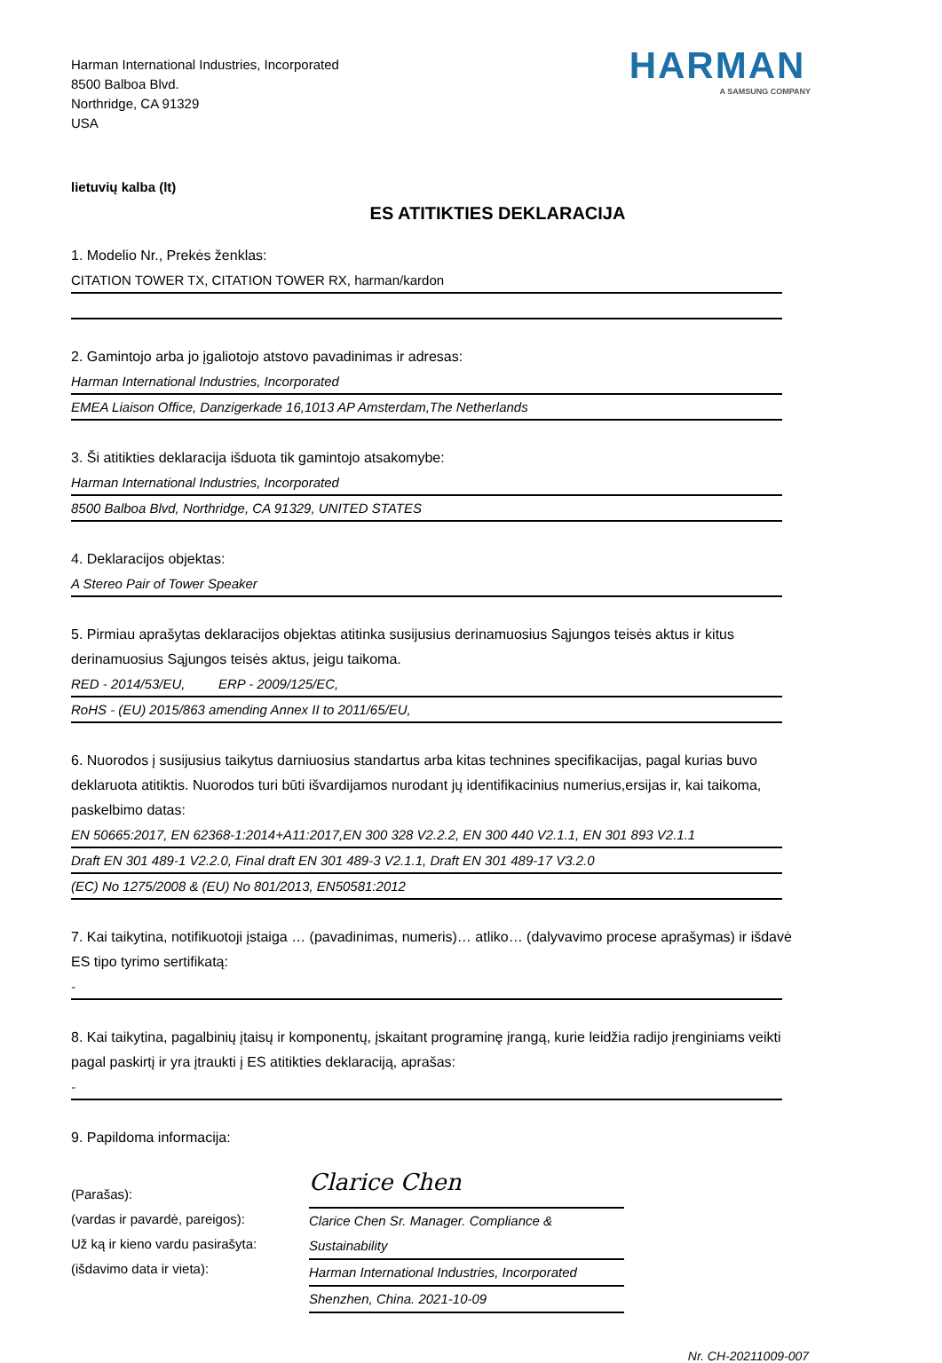Harman International Industries, Incorporated
8500 Balboa Blvd.
Northridge, CA 91329
USA
HARMAN
A SAMSUNG COMPANY
lietuvių kalba (lt)
ES ATITIKTIES DEKLARACIJA
1. Modelio Nr., Prekės ženklas:
CITATION TOWER TX, CITATION TOWER RX, harman/kardon
2. Gamintojo arba jo įgaliotojo atstovo pavadinimas ir adresas:
Harman International Industries, Incorporated
EMEA Liaison Office, Danzigerkade 16,1013 AP Amsterdam,The Netherlands
3. Ši atitikties deklaracija išduota tik gamintojo atsakomybe:
Harman International Industries, Incorporated
8500 Balboa Blvd, Northridge, CA 91329, UNITED STATES
4. Deklaracijos objektas:
A Stereo Pair of Tower Speaker
5. Pirmiau aprašytas deklaracijos objektas atitinka susijusius derinamuosius Sąjungos teisės aktus ir kitus derinamuosius Sąjungos teisės aktus, jeigu taikoma.
RED - 2014/53/EU, ERP - 2009/125/EC,
RoHS - (EU) 2015/863 amending Annex II to 2011/65/EU,
6. Nuorodos į susijusius taikytus darniuosius standartus arba kitas technines specifikacijas, pagal kurias buvo deklaruota atitiktis. Nuorodos turi būti išvardijamos nurodant jų identifikacinius numerius,ersijas ir, kai taikoma, paskelbimo datas:
EN 50665:2017, EN 62368-1:2014+A11:2017,EN 300 328 V2.2.2, EN 300 440 V2.1.1, EN 301 893 V2.1.1
Draft EN 301 489-1 V2.2.0, Final draft EN 301 489-3 V2.1.1, Draft EN 301 489-17 V3.2.0
(EC) No 1275/2008 & (EU) No 801/2013, EN50581:2012
7. Kai taikytina, notifikuotoji įstaiga … (pavadinimas, numeris)… atliko… (dalyvavimo procese aprašymas) ir išdavė ES tipo tyrimo sertifikatą:
-
8. Kai taikytina, pagalbinių įtaisų ir komponentų, įskaitant programinę įrangą, kurie leidžia radijo įrenginiams veikti pagal paskirtį ir yra įtraukti į ES atitikties deklaraciją, aprašas:
-
9. Papildoma informacija:
(Parašas):
(vardas ir pavardė, pareigos):
Už ką ir kieno vardu pasirašyta:
(išdavimo data ir vieta):
Clarice Chen
Clarice Chen Sr. Manager. Compliance & Sustainability
Harman International Industries, Incorporated
Shenzhen, China. 2021-10-09
Nr. CH-20211009-007